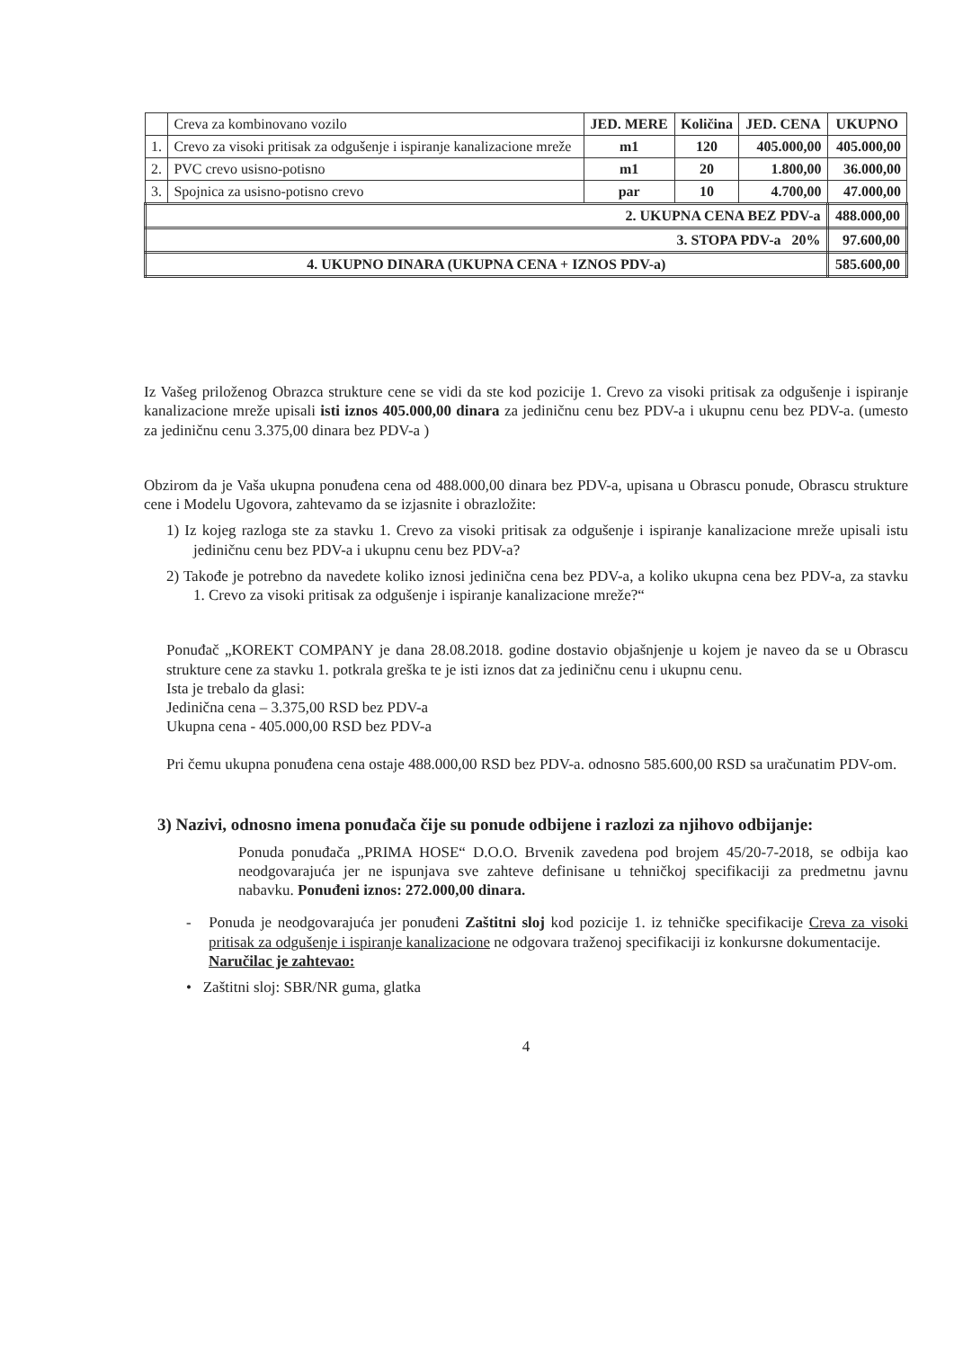| | Creva za kombinovano vozilo | JED. MERE | Količina | JED. CENA | UKUPNO |
| 1. | Crevo za visoki pritisak za odgušenje i ispiranje kanalizacione mreže | m1 | 120 | 405.000,00 | 405.000,00 |
| 2. | PVC crevo usisno-potisno | m1 | 20 | 1.800,00 | 36.000,00 |
| 3. | Spojnica za usisno-potisno crevo | par | 10 | 4.700,00 | 47.000,00 |
| 2. UKUPNA CENA BEZ PDV-a | | | | | 488.000,00 |
| 3. STOPA PDV-a 20% | | | | | 97.600,00 |
| 4. UKUPNO DINARA (UKUPNA CENA + IZNOS PDV-a) | | | | | 585.600,00 |
Iz Vašeg priloženog Obrazca strukture cene se vidi da ste kod pozicije 1. Crevo za visoki pritisak za odgušenje i ispiranje kanalizacione mreže upisali isti iznos 405.000,00 dinara za jediničnu cenu bez PDV-a i ukupnu cenu bez PDV-a. (umesto za jediničnu cenu 3.375,00 dinara bez PDV-a )
Obzirom da je Vaša ukupna ponuđena cena od 488.000,00 dinara bez PDV-a, upisana u Obrascu ponude, Obrascu strukture cene i Modelu Ugovora, zahtevamo da se izjasnite i obrazložite:
1) Iz kojeg razloga ste za stavku 1. Crevo za visoki pritisak za odgušenje i ispiranje kanalizacione mreže upisali istu jediničnu cenu bez PDV-a i ukupnu cenu bez PDV-a?
2) Takođe je potrebno da navedete koliko iznosi jedinična cena bez PDV-a, a koliko ukupna cena bez PDV-a, za stavku 1. Crevo za visoki pritisak za odgušenje i ispiranje kanalizacione mreže?“
Ponuđač „KOREKT COMPANY je dana 28.08.2018. godine dostavio objašnjenje u kojem je naveo da se u Obrascu strukture cene za stavku 1. potkrala greška te je isti iznos dat za jediničnu cenu i ukupnu cenu.
Ista je trebalo da glasi:
Jedinična cena – 3.375,00 RSD bez PDV-a
Ukupna cena - 405.000,00 RSD bez PDV-a
Pri čemu ukupna ponuđena cena ostaje 488.000,00 RSD bez PDV-a. odnosno 585.600,00 RSD sa uračunatim PDV-om.
3) Nazivi, odnosno imena ponuđača čije su ponude odbijene i razlozi za njihovo odbijanje:
Ponuda ponuđača „PRIMA HOSE“ D.O.O. Brvenik zavedena pod brojem 45/20-7-2018, se odbija kao neodgovarajuća jer ne ispunjava sve zahteve definisane u tehničkoj specifikaciji za predmetnu javnu nabavku. Ponuđeni iznos: 272.000,00 dinara.
- Ponuda je neodgovarajuća jer ponuđeni Zaštitni sloj kod pozicije 1. iz tehničke specifikacije Creva za visoki pritisak za odgušenje i ispiranje kanalizacione ne odgovara traženoj specifikaciji iz konkursne dokumentacije.
Naručilac je zahtevao:
• Zaštitni sloj: SBR/NR guma, glatka
4